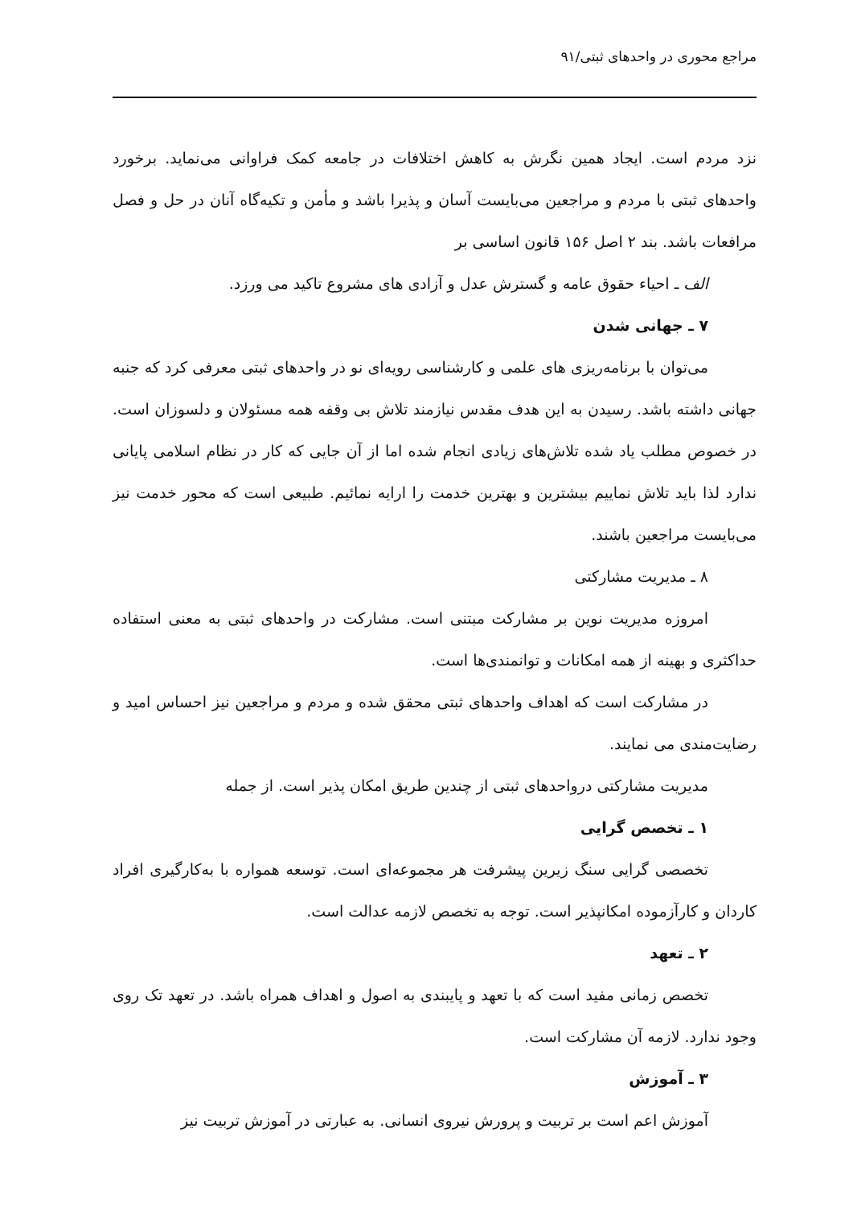مراجع محوری در واحدهای ثبتی/۹۱
نزد مردم است. ایجاد همین نگرش به کاهش اختلافات در جامعه کمک فراوانی می‌نماید. برخورد واحدهای ثبتی با مردم و مراجعین می‌بایست آسان و پذیرا باشد و مأمن و تکیه‌گاه آنان در حل و فصل مرافعات باشد. بند ۲ اصل ۱۵۶ قانون اساسی بر
الف ـ احیاء حقوق عامه و گسترش عدل و آزادی های مشروع تاکید می ورزد.
۷ ـ جهانی شدن
می‌توان با برنامه‌ریزی های علمی و کارشناسی رویه‌ای نو در واحدهای ثبتی معرفی کرد که جنبه جهانی داشته باشد. رسیدن به این هدف مقدس نیازمند تلاش بی وقفه همه مسئولان و دلسوزان است. در خصوص مطلب یاد شده تلاش‌های زیادی انجام شده اما از آن جایی که کار در نظام اسلامی پایانی ندارد لذا باید تلاش نماییم بیشترین و بهترین خدمت را ارایه نمائیم. طبیعی است که محور خدمت نیز می‌بایست مراجعین باشند.
۸ ـ مدیریت مشارکتی
امروزه مدیریت نوین بر مشارکت مبتنی است. مشارکت در واحدهای ثبتی به معنی استفاده حداکثری و بهینه از همه امکانات و توانمندی‌ها است.
در مشارکت است که اهداف واحدهای ثبتی محقق شده و مردم و مراجعین نیز احساس امید و رضایت‌مندی می نمایند.
مدیریت مشارکتی درواحدهای ثبتی از چندین طریق امکان پذیر است. از جمله
۱ ـ تخصص گرایی
تخصصی گرایی سنگ زیرین پیشرفت هر مجموعه‌ای است. توسعه همواره با به‌کارگیری افراد کاردان و کارآزموده امکانپذیر است. توجه به تخصص لازمه عدالت است.
۲ ـ تعهد
تخصص زمانی مفید است که با تعهد و پایبندی به اصول و اهداف همراه باشد. در تعهد تک روی وجود ندارد. لازمه آن مشارکت است.
۳ ـ آموزش
آموزش اعم است بر تربیت و پرورش نیروی انسانی. به عبارتی در آموزش تربیت نیز